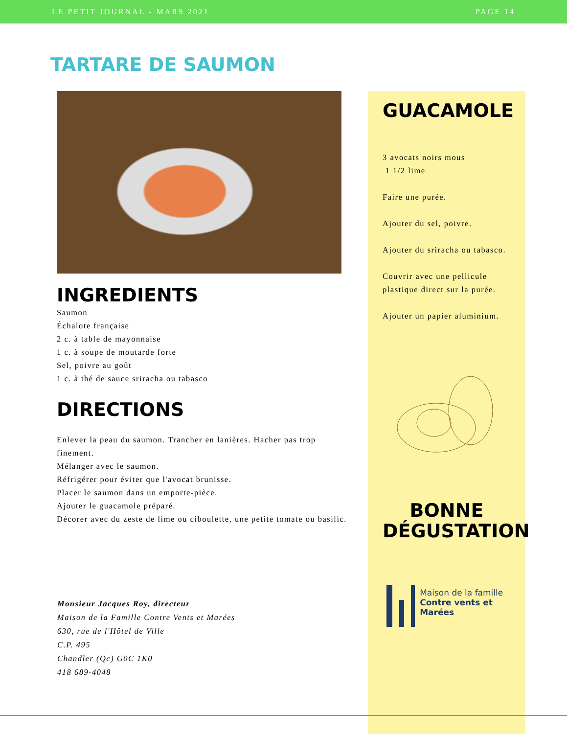LE PETIT JOURNAL - MARS 2021 PAGE 14
TARTARE DE SAUMON
INGREDIENTS
Saumon
Échalote française
2 c. à table de mayonnaise
1 c. à soupe de moutarde forte
Sel, poivre au goût
1 c. à thé de sauce sriracha ou tabasco
DIRECTIONS
Enlever la peau du saumon. Trancher en lanières. Hacher pas trop finement.
Mélanger avec le saumon.
Réfrigérer pour éviter que l'avocat brunisse.
Placer le saumon dans un emporte-pièce.
Ajouter le guacamole préparé.
Décorer avec du zeste de lime ou ciboulette, une petite tomate ou basilic.
Monsieur Jacques Roy, directeur
Maison de la Famille Contre Vents et Marées
630, rue de l'Hôtel de Ville
C.P. 495
Chandler (Qc) G0C 1K0
418 689-4048
GUACAMOLE
3 avocats noirs mous
1 1/2 lime
Faire une purée.
Ajouter du sel, poivre.
Ajouter du sriracha ou tabasco.
Couvrir avec une pellicule plastique direct sur la purée.
Ajouter un papier aluminium.
BONNE DÉGUSTATION
Maison de la famille
Contre vents et Marées